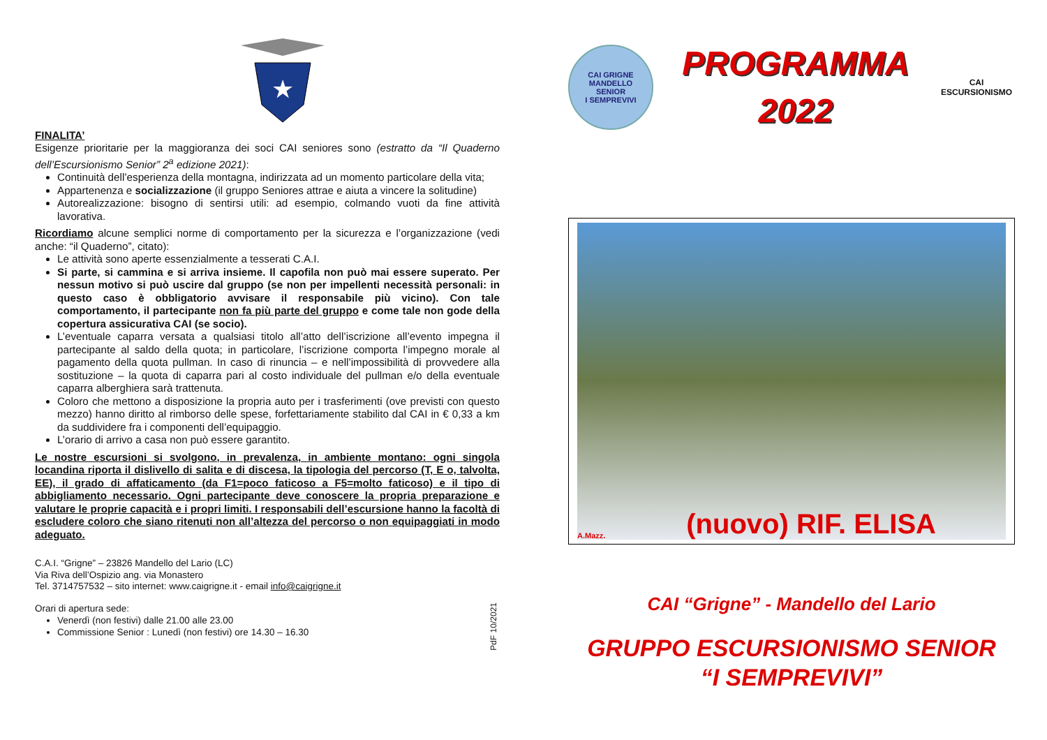★
FINALITA’
Esigenze prioritarie per la maggioranza dei soci CAI seniores sono (estratto da “Il Quaderno dell’Escursionismo Senior” 2<sup>a</sup> edizione 2021):
Continuità dell’esperienza della montagna, indirizzata ad un momento particolare della vita;
Appartenenza e socializzazione (il gruppo Seniores attrae e aiuta a vincere la solitudine)
Autorealizzazione: bisogno di sentirsi utili: ad esempio, colmando vuoti da fine attività lavorativa.
Ricordiamo alcune semplici norme di comportamento per la sicurezza e l’organizzazione (vedi anche: “il Quaderno”, citato):
Le attività sono aperte essenzialmente a tesserati C.A.I.
Si parte, si cammina e si arriva insieme. Il capofila non può mai essere superato. Per nessun motivo si può uscire dal gruppo (se non per impellenti necessità personali: in questo caso è obbligatorio avvisare il responsabile più vicino). Con tale comportamento, il partecipante non fa più parte del gruppo e come tale non gode della copertura assicurativa CAI (se socio).
L’eventuale caparra versata a qualsiasi titolo all’atto dell’iscrizione all’evento impegna il partecipante al saldo della quota; in particolare, l’iscrizione comporta l’impegno morale al pagamento della quota pullman. In caso di rinuncia – e nell’impossibilità di provvedere alla sostituzione – la quota di caparra pari al costo individuale del pullman e/o della eventuale caparra alberghiera sarà trattenuta.
Coloro che mettono a disposizione la propria auto per i trasferimenti (ove previsti con questo mezzo) hanno diritto al rimborso delle spese, forfettariamente stabilito dal CAI in € 0,33 a km da suddividere fra i componenti dell’equipaggio.
L’orario di arrivo a casa non può essere garantito.
Le nostre escursioni si svolgono, in prevalenza, in ambiente montano: ogni singola locandina riporta il dislivello di salita e di discesa, la tipologia del percorso (T, E o, talvolta, EE), il grado di affaticamento (da F1=poco faticoso a F5=molto faticoso) e il tipo di abbigliamento necessario. Ogni partecipante deve conoscere la propria preparazione e valutare le proprie capacità e i propri limiti. I responsabili dell’escursione hanno la facoltà di escludere coloro che siano ritenuti non all’altezza del percorso o non equipaggiati in modo adeguato.
C.A.I. “Grigne” – 23826 Mandello del Lario (LC)
Via Riva dell’Ospizio ang. via Monastero
Tel. 3714757532 – sito internet: www.caigrigne.it - email info@caigrigne.it
Orari di apertura sede:
Venerdì (non festivi) dalle 21.00 alle 23.00
Commissione Senior : Lunedì (non festivi) ore 14.30 – 16.30
PdF 10/2021
CAI GRIGNE MANDELLO
SENIOR
I SEMPREVIVI
PROGRAMMA
2022
CAI
ESCURSIONISMO
A.Mazz. (nuovo) RIF. ELISA
CAI “Grigne” - Mandello del Lario
GRUPPO ESCURSIONISMO SENIOR
“I SEMPREVIVI”